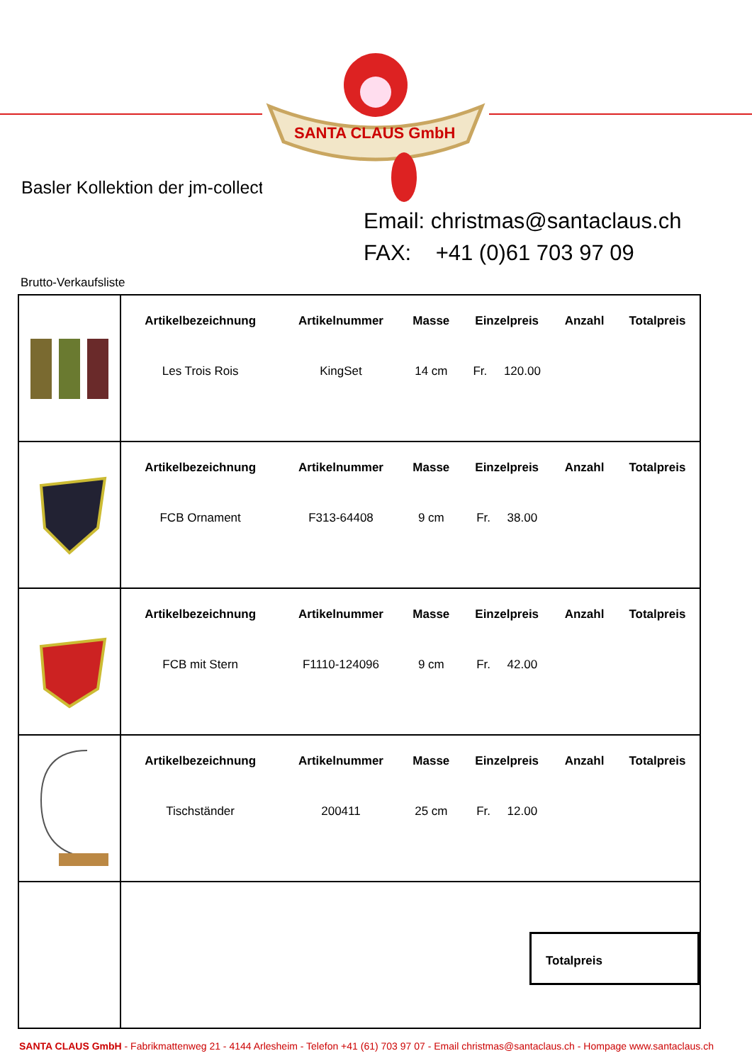SANTA CLAUS GmbH
Basler Kollektion der jm-collection
Email: christmas@santaclaus.ch
FAX: +41 (0)61 703 97 09
Brutto-Verkaufsliste
| | / Artikelbezeichnung / Artikelnummer / Masse / Einzelpreis / Anzahl / Totalpreis / / --- / --- / --- / --- / --- / --- / / Les Trois Rois / KingSet / 14 cm / Fr. 120.00 / / / |
| | / Artikelbezeichnung / Artikelnummer / Masse / Einzelpreis / Anzahl / Totalpreis / / --- / --- / --- / --- / --- / --- / / FCB Ornament / F313-64408 / 9 cm / Fr. 38.00 / / / |
| | / Artikelbezeichnung / Artikelnummer / Masse / Einzelpreis / Anzahl / Totalpreis / / --- / --- / --- / --- / --- / --- / / FCB mit Stern / F1110-124096 / 9 cm / Fr. 42.00 / / / |
| | / Artikelbezeichnung / Artikelnummer / Masse / Einzelpreis / Anzahl / Totalpreis / / --- / --- / --- / --- / --- / --- / / Tischständer / 200411 / 25 cm / Fr. 12.00 / / / |
| | Totalpreis |
SANTA CLAUS GmbH - Fabrikmattenweg 21 - 4144 Arlesheim - Telefon +41 (61) 703 97 07 - Email christmas@santaclaus.ch - Hompage www.santaclaus.ch